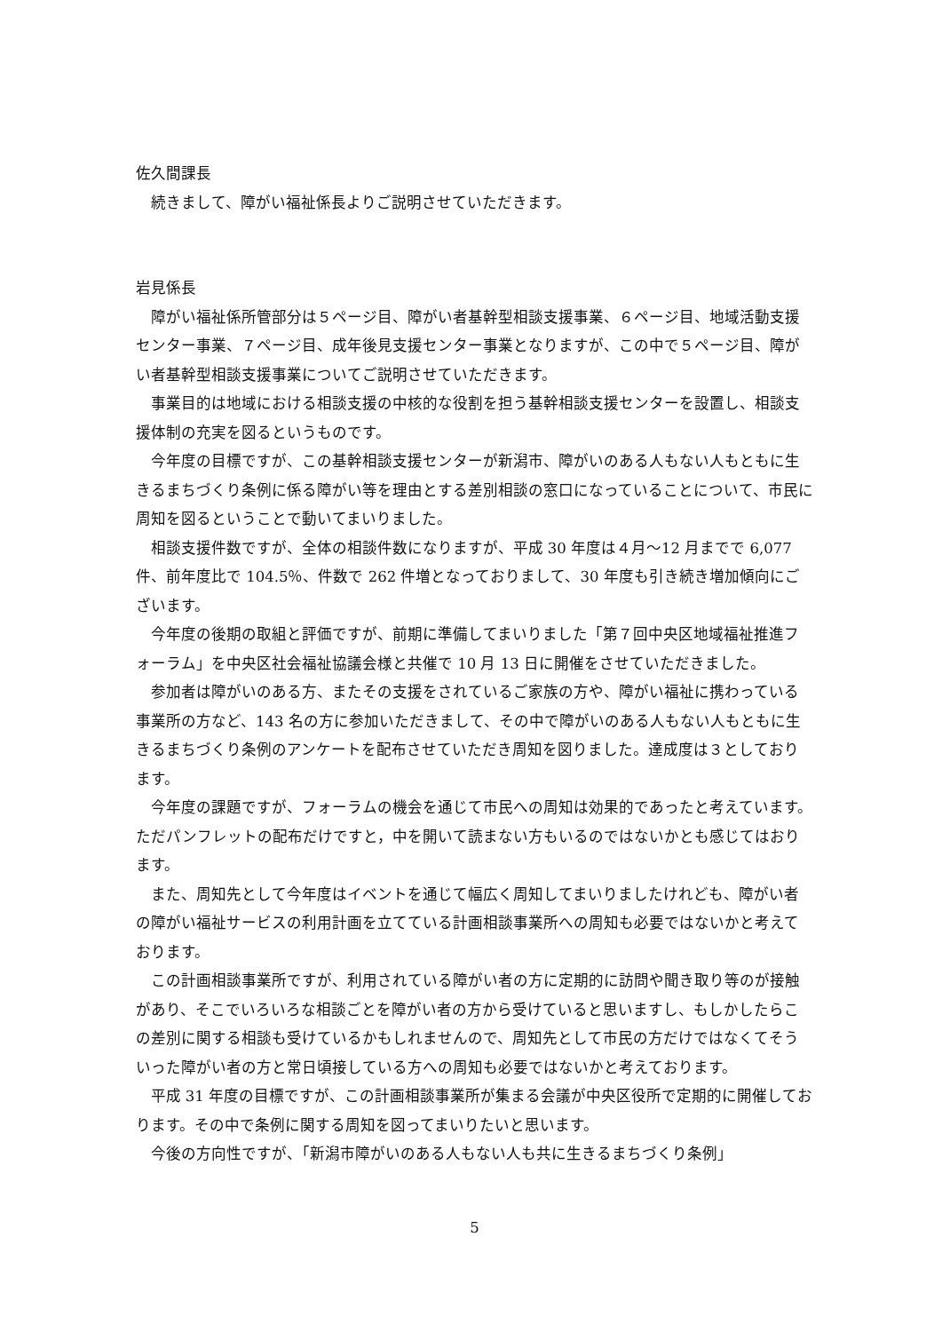佐久間課長
続きまして、障がい福祉係長よりご説明させていただきます。
岩見係長
障がい福祉係所管部分は５ページ目、障がい者基幹型相談支援事業、６ページ目、地域活動支援センター事業、７ページ目、成年後見支援センター事業となりますが、この中で５ページ目、障がい者基幹型相談支援事業についてご説明させていただきます。
事業目的は地域における相談支援の中核的な役割を担う基幹相談支援センターを設置し、相談支援体制の充実を図るというものです。
今年度の目標ですが、この基幹相談支援センターが新潟市、障がいのある人もない人もともに生きるまちづくり条例に係る障がい等を理由とする差別相談の窓口になっていることについて、市民に周知を図るということで動いてまいりました。
相談支援件数ですが、全体の相談件数になりますが、平成 30 年度は４月～12 月までで 6,077 件、前年度比で 104.5％、件数で 262 件増となっておりまして、30 年度も引き続き増加傾向にございます。
今年度の後期の取組と評価ですが、前期に準備してまいりました「第７回中央区地域福祉推進フォーラム」を中央区社会福祉協議会様と共催で 10 月 13 日に開催をさせていただきました。
参加者は障がいのある方、またその支援をされているご家族の方や、障がい福祉に携わっている事業所の方など、143 名の方に参加いただきまして、その中で障がいのある人もない人もともに生きるまちづくり条例のアンケートを配布させていただき周知を図りました。達成度は３としております。
今年度の課題ですが、フォーラムの機会を通じて市民への周知は効果的であったと考えています。ただパンフレットの配布だけですと，中を開いて読まない方もいるのではないかとも感じてはおります。
また、周知先として今年度はイベントを通じて幅広く周知してまいりましたけれども、障がい者の障がい福祉サービスの利用計画を立てている計画相談事業所への周知も必要ではないかと考えております。
この計画相談事業所ですが、利用されている障がい者の方に定期的に訪問や聞き取り等のが接触があり、そこでいろいろな相談ごとを障がい者の方から受けていると思いますし、もしかしたらこの差別に関する相談も受けているかもしれませんので、周知先として市民の方だけではなくてそういった障がい者の方と常日頃接している方への周知も必要ではないかと考えております。
平成 31 年度の目標ですが、この計画相談事業所が集まる会議が中央区役所で定期的に開催しております。その中で条例に関する周知を図ってまいりたいと思います。
今後の方向性ですが、「新潟市障がいのある人もない人も共に生きるまちづくり条例」
5